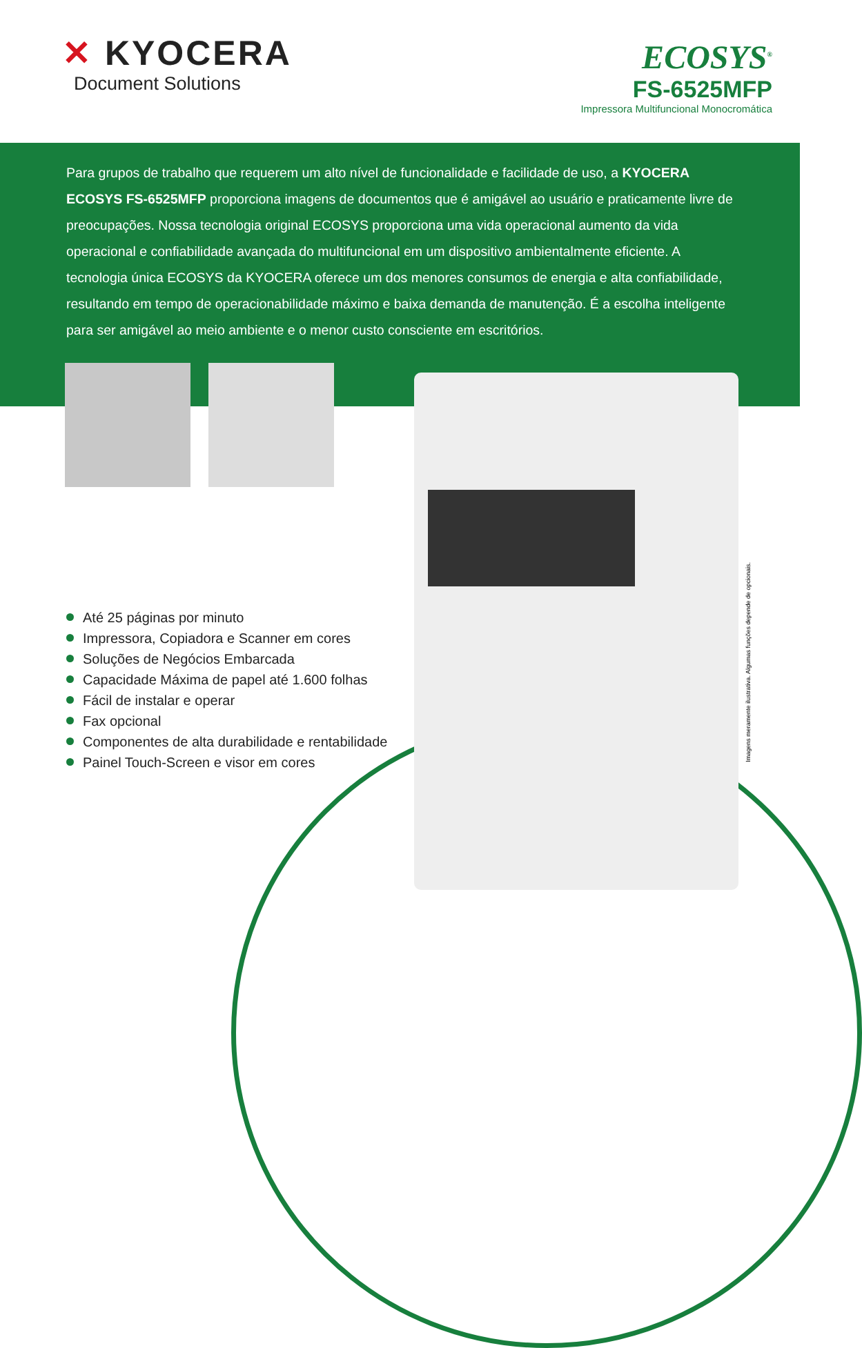✕ KYOCERA
Document Solutions
ECOSYS<sup>®</sup>
FS-6525MFP
Impressora Multifuncional Monocromática
Para grupos de trabalho que requerem um alto nível de funcionalidade e facilidade de uso, a KYOCERA ECOSYS FS-6525MFP proporciona imagens de documentos que é amigável ao usuário e praticamente livre de preocupações. Nossa tecnologia original ECOSYS proporciona uma vida operacional aumento da vida operacional e confiabilidade avançada do multifuncional em um dispositivo ambientalmente eficiente. A tecnologia única ECOSYS da KYOCERA oferece um dos menores consumos de energia e alta confiabilidade, resultando em tempo de operacionabilidade máximo e baixa demanda de manutenção. É a escolha inteligente para ser amigável ao meio ambiente e o menor custo consciente em escritórios.
Até 25 páginas por minuto
Impressora, Copiadora e Scanner em cores
Soluções de Negócios Embarcada
Capacidade Máxima de papel até 1.600 folhas
Fácil de instalar e operar
Fax opcional
Componentes de alta durabilidade e rentabilidade
Painel Touch-Screen e visor em cores
Imagens meramente ilustrativa. Algumas funções depende de opcionais.